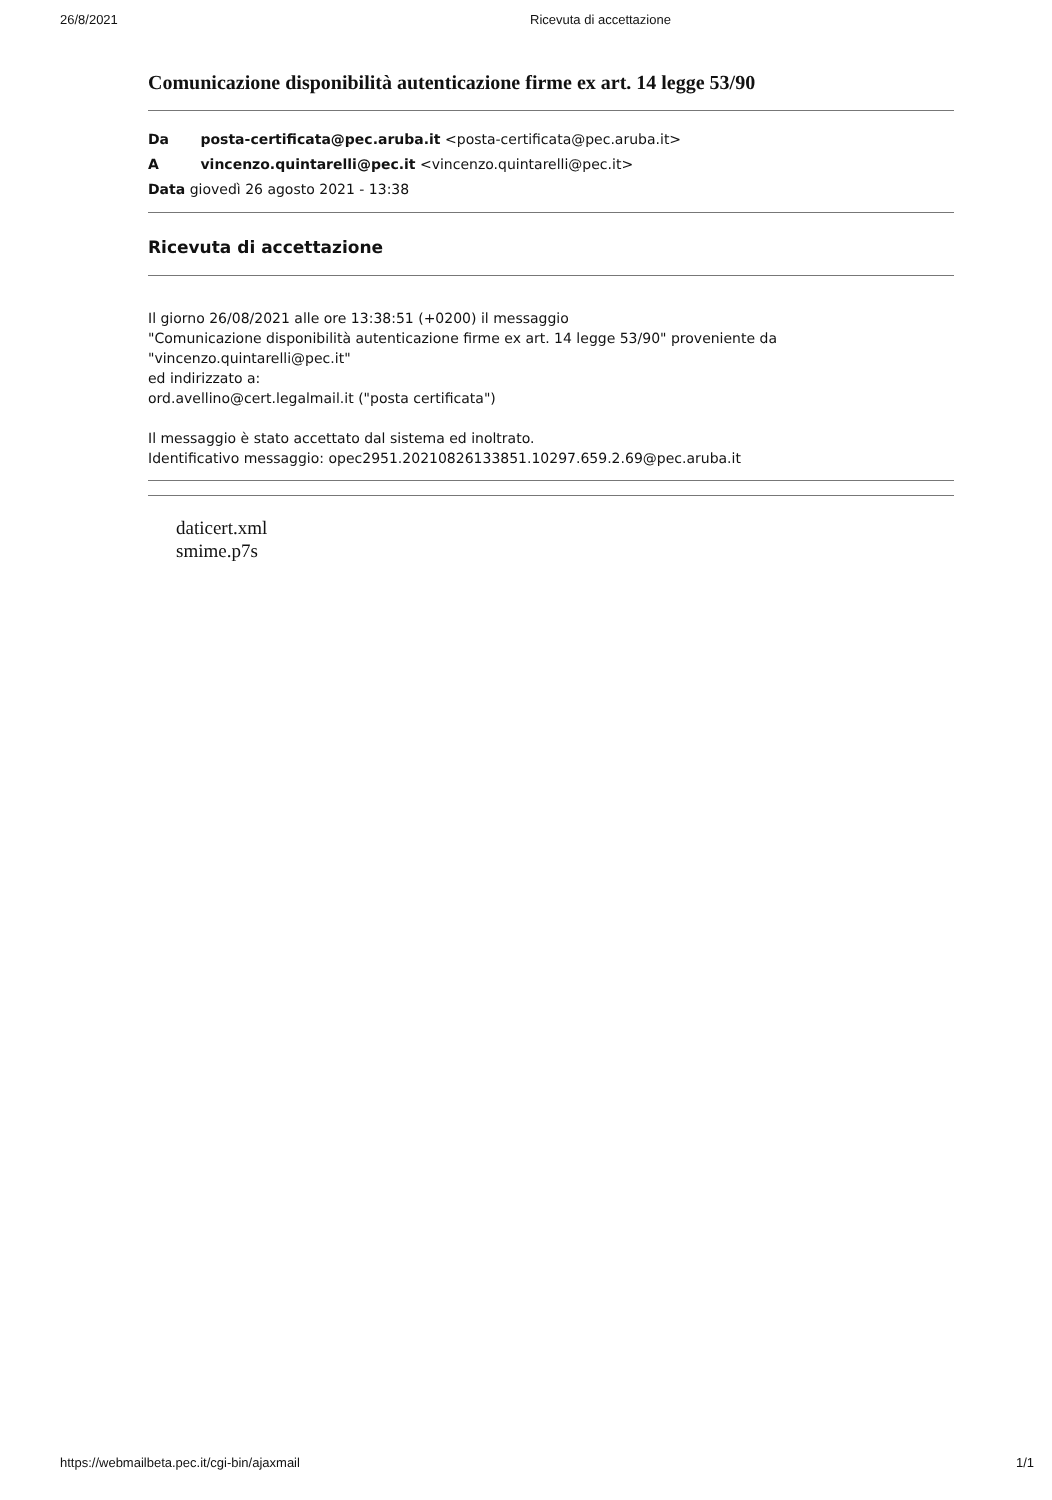26/8/2021 Ricevuta di accettazione
Comunicazione disponibilità autenticazione firme ex art. 14 legge 53/90
Da posta-certificata@pec.aruba.it <posta-certificata@pec.aruba.it>
A vincenzo.quintarelli@pec.it <vincenzo.quintarelli@pec.it>
Data giovedì 26 agosto 2021 - 13:38
Ricevuta di accettazione
Il giorno 26/08/2021 alle ore 13:38:51 (+0200) il messaggio
"Comunicazione disponibilità autenticazione firme ex art. 14 legge 53/90" proveniente da
"vincenzo.quintarelli@pec.it"
ed indirizzato a:
ord.avellino@cert.legalmail.it ("posta certificata")
Il messaggio è stato accettato dal sistema ed inoltrato.
Identificativo messaggio: opec2951.20210826133851.10297.659.2.69@pec.aruba.it
daticert.xml
smime.p7s
https://webmailbeta.pec.it/cgi-bin/ajaxmail 1/1